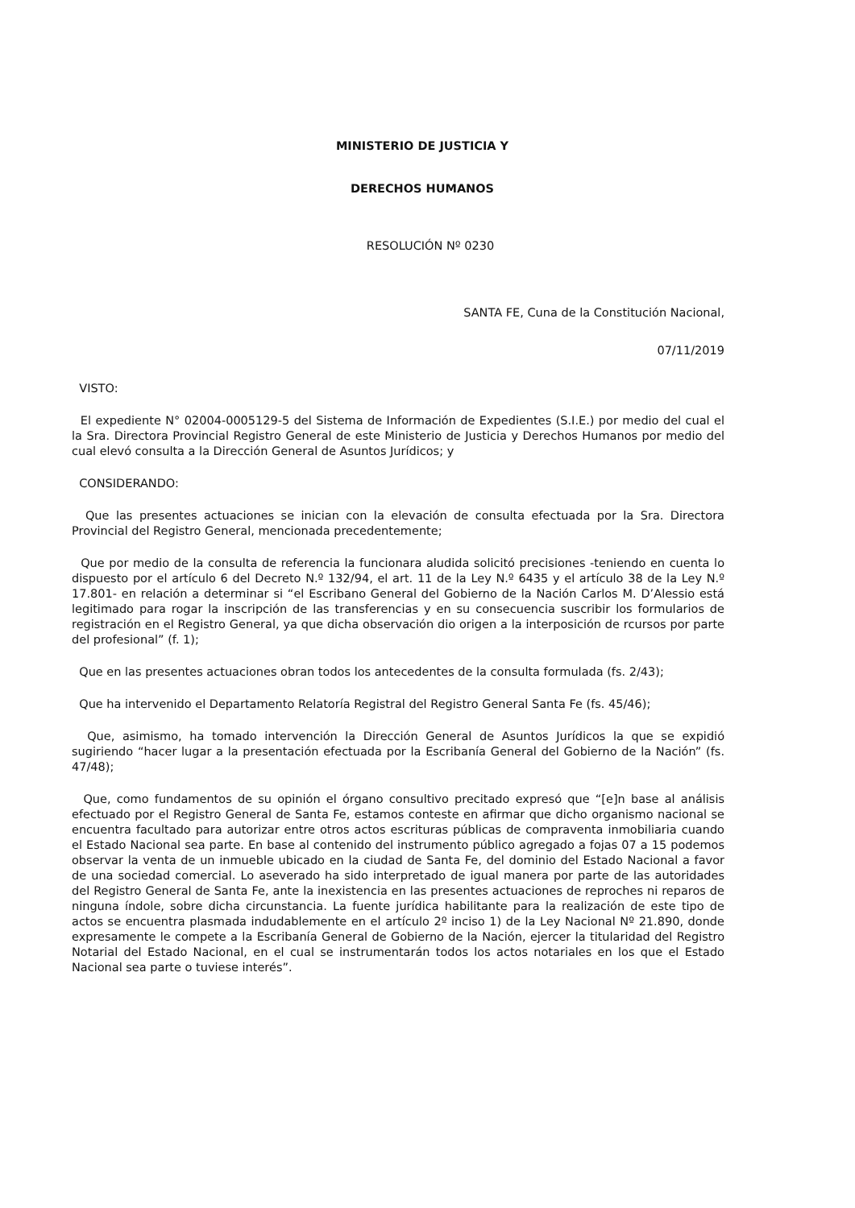MINISTERIO DE JUSTICIA Y
DERECHOS HUMANOS
RESOLUCIÓN Nº 0230
SANTA FE, Cuna de la Constitución Nacional,
07/11/2019
VISTO:
El expediente N° 02004-0005129-5 del Sistema de Información de Expedientes (S.I.E.) por medio del cual el la Sra. Directora Provincial Registro General de este Ministerio de Justicia y Derechos Humanos por medio del cual elevó consulta a la Dirección General de Asuntos Jurídicos; y
CONSIDERANDO:
Que las presentes actuaciones se inician con la elevación de consulta efectuada por la Sra. Directora Provincial del Registro General, mencionada precedentemente;
Que por medio de la consulta de referencia la funcionara aludida solicitó precisiones -teniendo en cuenta lo dispuesto por el artículo 6 del Decreto N.º 132/94, el art. 11 de la Ley N.º 6435 y el artículo 38 de la Ley N.º 17.801- en relación a determinar si “el Escribano General del Gobierno de la Nación Carlos M. D’Alessio está legitimado para rogar la inscripción de las transferencias y en su consecuencia suscribir los formularios de registración en el Registro General, ya que dicha observación dio origen a la interposición de rcursos por parte del profesional” (f. 1);
Que en las presentes actuaciones obran todos los antecedentes de la consulta formulada (fs. 2/43);
Que ha intervenido el Departamento Relatoría Registral del Registro General Santa Fe (fs. 45/46);
Que, asimismo, ha tomado intervención la Dirección General de Asuntos Jurídicos la que se expidió sugiriendo “hacer lugar a la presentación efectuada por la Escribanía General del Gobierno de la Nación” (fs. 47/48);
Que, como fundamentos de su opinión el órgano consultivo precitado expresó que “[e]n base al análisis efectuado por el Registro General de Santa Fe, estamos conteste en afirmar que dicho organismo nacional se encuentra facultado para autorizar entre otros actos escrituras públicas de compraventa inmobiliaria cuando el Estado Nacional sea parte. En base al contenido del instrumento público agregado a fojas 07 a 15 podemos observar la venta de un inmueble ubicado en la ciudad de Santa Fe, del dominio del Estado Nacional a favor de una sociedad comercial. Lo aseverado ha sido interpretado de igual manera por parte de las autoridades del Registro General de Santa Fe, ante la inexistencia en las presentes actuaciones de reproches ni reparos de ninguna índole, sobre dicha circunstancia. La fuente jurídica habilitante para la realización de este tipo de actos se encuentra plasmada indudablemente en el artículo 2º inciso 1) de la Ley Nacional Nº 21.890, donde expresamente le compete a la Escribanía General de Gobierno de la Nación, ejercer la titularidad del Registro Notarial del Estado Nacional, en el cual se instrumentarán todos los actos notariales en los que el Estado Nacional sea parte o tuviese interés”.